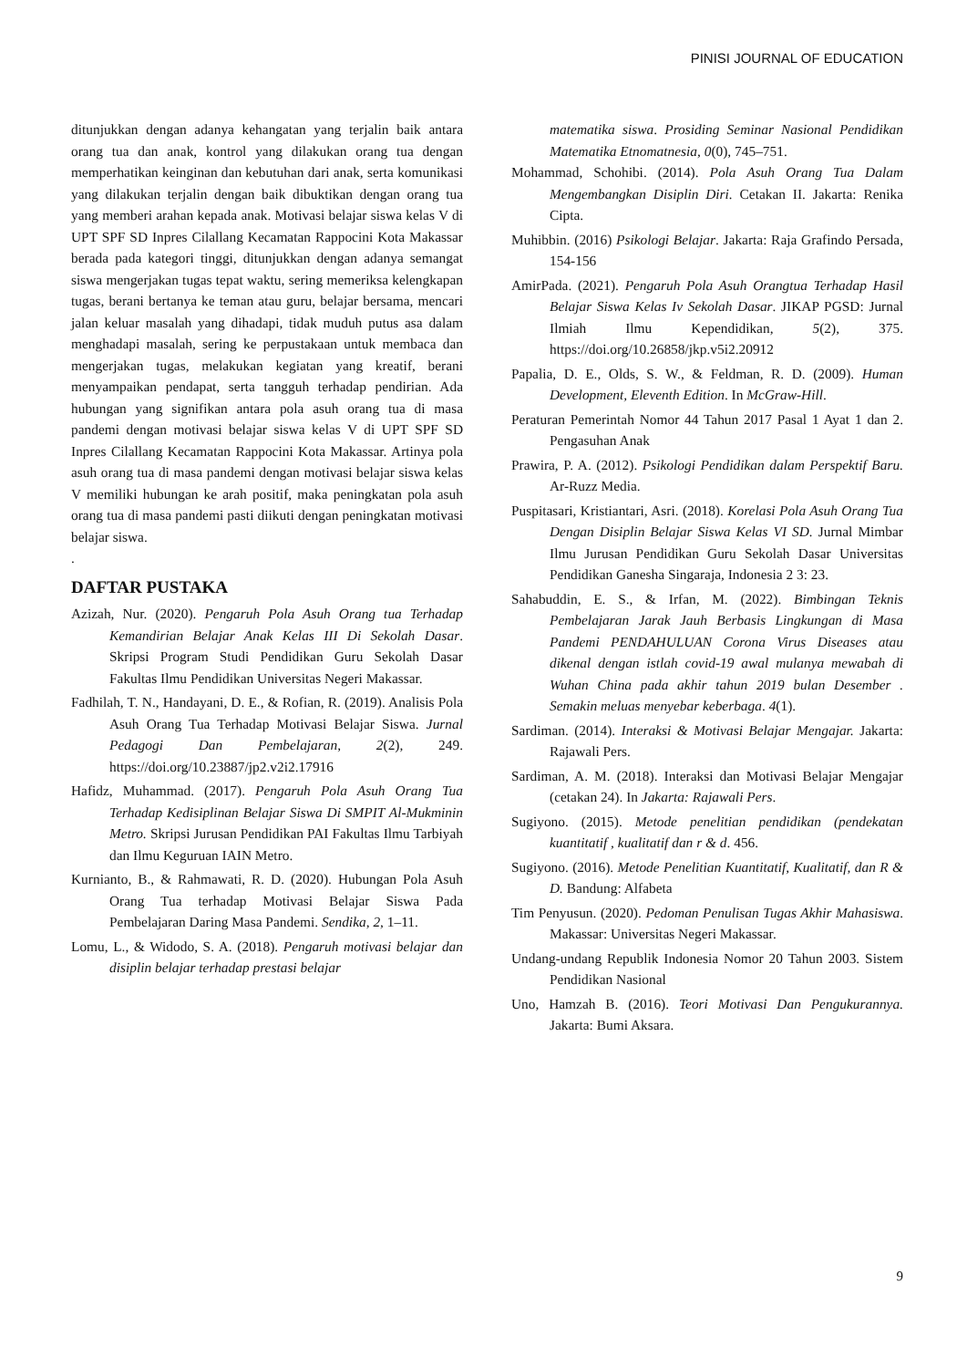PINISI JOURNAL OF EDUCATION
ditunjukkan dengan adanya kehangatan yang terjalin baik antara orang tua dan anak, kontrol yang dilakukan orang tua dengan memperhatikan keinginan dan kebutuhan dari anak, serta komunikasi yang dilakukan terjalin dengan baik dibuktikan dengan orang tua yang memberi arahan kepada anak. Motivasi belajar siswa kelas V di UPT SPF SD Inpres Cilallang Kecamatan Rappocini Kota Makassar berada pada kategori tinggi, ditunjukkan dengan adanya semangat siswa mengerjakan tugas tepat waktu, sering memeriksa kelengkapan tugas, berani bertanya ke teman atau guru, belajar bersama, mencari jalan keluar masalah yang dihadapi, tidak muduh putus asa dalam menghadapi masalah, sering ke perpustakaan untuk membaca dan mengerjakan tugas, melakukan kegiatan yang kreatif, berani menyampaikan pendapat, serta tangguh terhadap pendirian. Ada hubungan yang signifikan antara pola asuh orang tua di masa pandemi dengan motivasi belajar siswa kelas V di UPT SPF SD Inpres Cilallang Kecamatan Rappocini Kota Makassar. Artinya pola asuh orang tua di masa pandemi dengan motivasi belajar siswa kelas V memiliki hubungan ke arah positif, maka peningkatan pola asuh orang tua di masa pandemi pasti diikuti dengan peningkatan motivasi belajar siswa.
.
DAFTAR PUSTAKA
Azizah, Nur. (2020). Pengaruh Pola Asuh Orang tua Terhadap Kemandirian Belajar Anak Kelas III Di Sekolah Dasar. Skripsi Program Studi Pendidikan Guru Sekolah Dasar Fakultas Ilmu Pendidikan Universitas Negeri Makassar.
Fadhilah, T. N., Handayani, D. E., & Rofian, R. (2019). Analisis Pola Asuh Orang Tua Terhadap Motivasi Belajar Siswa. Jurnal Pedagogi Dan Pembelajaran, 2(2), 249. https://doi.org/10.23887/jp2.v2i2.17916
Hafidz, Muhammad. (2017). Pengaruh Pola Asuh Orang Tua Terhadap Kedisiplinan Belajar Siswa Di SMPIT Al-Mukminin Metro. Skripsi Jurusan Pendidikan PAI Fakultas Ilmu Tarbiyah dan Ilmu Keguruan IAIN Metro.
Kurnianto, B., & Rahmawati, R. D. (2020). Hubungan Pola Asuh Orang Tua terhadap Motivasi Belajar Siswa Pada Pembelajaran Daring Masa Pandemi. Sendika, 2, 1–11.
Lomu, L., & Widodo, S. A. (2018). Pengaruh motivasi belajar dan disiplin belajar terhadap prestasi belajar
matematika siswa. Prosiding Seminar Nasional Pendidikan Matematika Etnomatnesia, 0(0), 745–751.
Mohammad, Schohibi. (2014). Pola Asuh Orang Tua Dalam Mengembangkan Disiplin Diri. Cetakan II. Jakarta: Renika Cipta.
Muhibbin. (2016) Psikologi Belajar. Jakarta: Raja Grafindo Persada, 154-156
AmirPada. (2021). Pengaruh Pola Asuh Orangtua Terhadap Hasil Belajar Siswa Kelas Iv Sekolah Dasar. JIKAP PGSD: Jurnal Ilmiah Ilmu Kependidikan, 5(2), 375. https://doi.org/10.26858/jkp.v5i2.20912
Papalia, D. E., Olds, S. W., & Feldman, R. D. (2009). Human Development, Eleventh Edition. In McGraw-Hill.
Peraturan Pemerintah Nomor 44 Tahun 2017 Pasal 1 Ayat 1 dan 2. Pengasuhan Anak
Prawira, P. A. (2012). Psikologi Pendidikan dalam Perspektif Baru. Ar-Ruzz Media.
Puspitasari, Kristiantari, Asri. (2018). Korelasi Pola Asuh Orang Tua Dengan Disiplin Belajar Siswa Kelas VI SD. Jurnal Mimbar Ilmu Jurusan Pendidikan Guru Sekolah Dasar Universitas Pendidikan Ganesha Singaraja, Indonesia 2 3: 23.
Sahabuddin, E. S., & Irfan, M. (2022). Bimbingan Teknis Pembelajaran Jarak Jauh Berbasis Lingkungan di Masa Pandemi PENDAHULUAN Corona Virus Diseases atau dikenal dengan istlah covid-19 awal mulanya mewabah di Wuhan China pada akhir tahun 2019 bulan Desember . Semakin meluas menyebar keberbaga. 4(1).
Sardiman. (2014). Interaksi & Motivasi Belajar Mengajar. Jakarta: Rajawali Pers.
Sardiman, A. M. (2018). Interaksi dan Motivasi Belajar Mengajar (cetakan 24). In Jakarta: Rajawali Pers.
Sugiyono. (2015). Metode penelitian pendidikan (pendekatan kuantitatif , kualitatif dan r & d. 456.
Sugiyono. (2016). Metode Penelitian Kuantitatif, Kualitatif, dan R & D. Bandung: Alfabeta
Tim Penyusun. (2020). Pedoman Penulisan Tugas Akhir Mahasiswa. Makassar: Universitas Negeri Makassar.
Undang-undang Republik Indonesia Nomor 20 Tahun 2003. Sistem Pendidikan Nasional
Uno, Hamzah B. (2016). Teori Motivasi Dan Pengukurannya. Jakarta: Bumi Aksara.
9